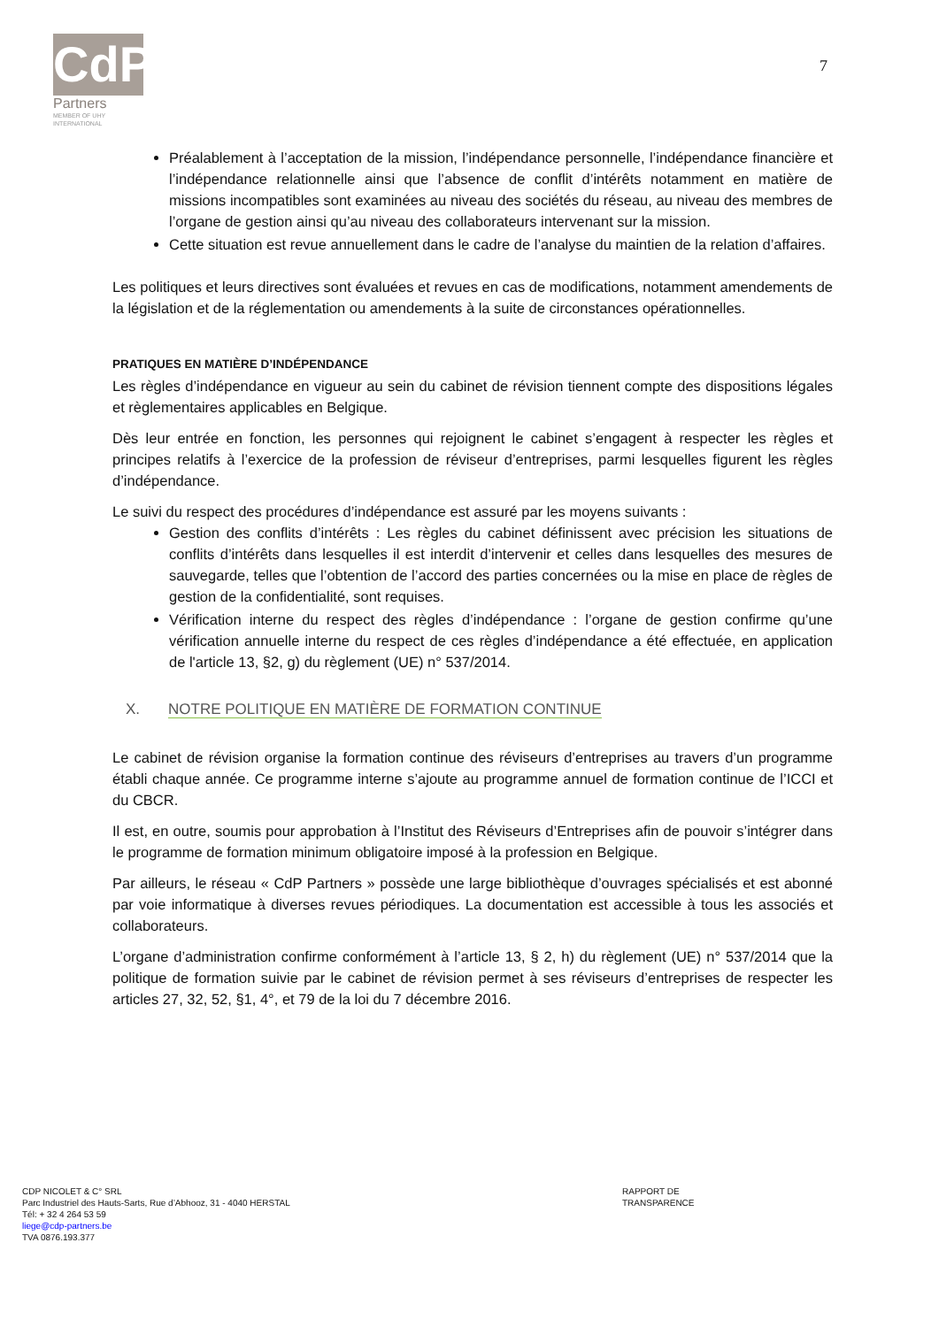CdP
Partners
MEMBER OF UHY
INTERNATIONAL
7
Préalablement à l’acceptation de la mission, l’indépendance personnelle, l’indépendance financière et l’indépendance relationnelle ainsi que l’absence de conflit d’intérêts notamment en matière de missions incompatibles sont examinées au niveau des sociétés du réseau, au niveau des membres de l’organe de gestion ainsi qu’au niveau des collaborateurs intervenant sur la mission.
Cette situation est revue annuellement dans le cadre de l’analyse du maintien de la relation d’affaires.
Les politiques et leurs directives sont évaluées et revues en cas de modifications, notamment amendements de la législation et de la réglementation ou amendements à la suite de circonstances opérationnelles.
PRATIQUES EN MATIÈRE D’INDÉPENDANCE
Les règles d’indépendance en vigueur au sein du cabinet de révision tiennent compte des dispositions légales et règlementaires applicables en Belgique.
Dès leur entrée en fonction, les personnes qui rejoignent le cabinet s’engagent à respecter les règles et principes relatifs à l’exercice de la profession de réviseur d’entreprises, parmi lesquelles figurent les règles d’indépendance.
Le suivi du respect des procédures d’indépendance est assuré par les moyens suivants :
Gestion des conflits d’intérêts : Les règles du cabinet définissent avec précision les situations de conflits d’intérêts dans lesquelles il est interdit d’intervenir et celles dans lesquelles des mesures de sauvegarde, telles que l’obtention de l’accord des parties concernées ou la mise en place de règles de gestion de la confidentialité, sont requises.
Vérification interne du respect des règles d’indépendance : l’organe de gestion confirme qu’une vérification annuelle interne du respect de ces règles d’indépendance a été effectuée, en application de l'article 13, §2, g) du règlement (UE) n° 537/2014.
X. NOTRE POLITIQUE EN MATIÈRE DE FORMATION CONTINUE
Le cabinet de révision organise la formation continue des réviseurs d’entreprises au travers d’un programme établi chaque année. Ce programme interne s’ajoute au programme annuel de formation continue de l’ICCI et du CBCR.
Il est, en outre, soumis pour approbation à l’Institut des Réviseurs d’Entreprises afin de pouvoir s’intégrer dans le programme de formation minimum obligatoire imposé à la profession en Belgique.
Par ailleurs, le réseau « CdP Partners » possède une large bibliothèque d’ouvrages spécialisés et est abonné par voie informatique à diverses revues périodiques. La documentation est accessible à tous les associés et collaborateurs.
L’organe d’administration confirme conformément à l’article 13, § 2, h) du règlement (UE) n° 537/2014 que la politique de formation suivie par le cabinet de révision permet à ses réviseurs d’entreprises de respecter les articles 27, 32, 52, §1, 4°, et 79 de la loi du 7 décembre 2016.
CDP NICOLET & C° SRL
Parc Industriel des Hauts-Sarts, Rue d’Abhooz, 31 - 4040 HERSTAL
Tél: + 32 4 264 53 59
liege@cdp-partners.be
TVA 0876.193.377
RAPPORT DE TRANSPARENCE